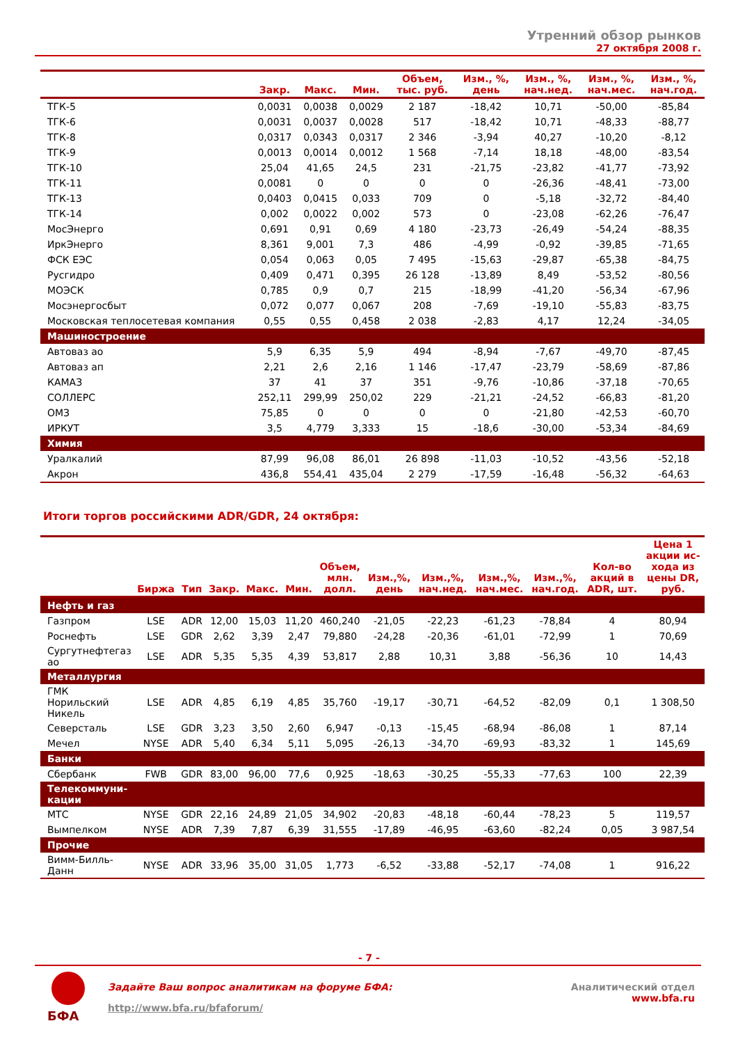Утренний обзор рынков
27 октября 2008 г.
| | Закр. | Макс. | Мин. | Объем, тыс. руб. | Изм., %, день | Изм., %, нач.нед. | Изм., %, нач.мес. | Изм., %, нач.год. |
| --- | --- | --- | --- | --- | --- | --- | --- | --- |
| ТГК-5 | 0,0031 | 0,0038 | 0,0029 | 2 187 | -18,42 | 10,71 | -50,00 | -85,84 |
| ТГК-6 | 0,0031 | 0,0037 | 0,0028 | 517 | -18,42 | 10,71 | -48,33 | -88,77 |
| ТГК-8 | 0,0317 | 0,0343 | 0,0317 | 2 346 | -3,94 | 40,27 | -10,20 | -8,12 |
| ТГК-9 | 0,0013 | 0,0014 | 0,0012 | 1 568 | -7,14 | 18,18 | -48,00 | -83,54 |
| ТГК-10 | 25,04 | 41,65 | 24,5 | 231 | -21,75 | -23,82 | -41,77 | -73,92 |
| ТГК-11 | 0,0081 | 0 | 0 | 0 | 0 | -26,36 | -48,41 | -73,00 |
| ТГК-13 | 0,0403 | 0,0415 | 0,033 | 709 | 0 | -5,18 | -32,72 | -84,40 |
| ТГК-14 | 0,002 | 0,0022 | 0,002 | 573 | 0 | -23,08 | -62,26 | -76,47 |
| МосЭнерго | 0,691 | 0,91 | 0,69 | 4 180 | -23,73 | -26,49 | -54,24 | -88,35 |
| ИркЭнерго | 8,361 | 9,001 | 7,3 | 486 | -4,99 | -0,92 | -39,85 | -71,65 |
| ФСК ЕЭС | 0,054 | 0,063 | 0,05 | 7 495 | -15,63 | -29,87 | -65,38 | -84,75 |
| Русгидро | 0,409 | 0,471 | 0,395 | 26 128 | -13,89 | 8,49 | -53,52 | -80,56 |
| МОЭСК | 0,785 | 0,9 | 0,7 | 215 | -18,99 | -41,20 | -56,34 | -67,96 |
| Мосэнергосбыт | 0,072 | 0,077 | 0,067 | 208 | -7,69 | -19,10 | -55,83 | -83,75 |
| Московская теплосетевая компания | 0,55 | 0,55 | 0,458 | 2 038 | -2,83 | 4,17 | 12,24 | -34,05 |
| Машиностроение | | | | | | | | |
| Автоваз ао | 5,9 | 6,35 | 5,9 | 494 | -8,94 | -7,67 | -49,70 | -87,45 |
| Автоваз ап | 2,21 | 2,6 | 2,16 | 1 146 | -17,47 | -23,79 | -58,69 | -87,86 |
| КАМАЗ | 37 | 41 | 37 | 351 | -9,76 | -10,86 | -37,18 | -70,65 |
| СОЛЛЕРС | 252,11 | 299,99 | 250,02 | 229 | -21,21 | -24,52 | -66,83 | -81,20 |
| ОМЗ | 75,85 | 0 | 0 | 0 | 0 | -21,80 | -42,53 | -60,70 |
| ИРКУТ | 3,5 | 4,779 | 3,333 | 15 | -18,6 | -30,00 | -53,34 | -84,69 |
| Химия | | | | | | | | |
| Уралкалий | 87,99 | 96,08 | 86,01 | 26 898 | -11,03 | -10,52 | -43,56 | -52,18 |
| Акрон | 436,8 | 554,41 | 435,04 | 2 279 | -17,59 | -16,48 | -56,32 | -64,63 |
Итоги торгов российскими ADR/GDR, 24 октября:
| | Биржа | Тип | Закр. | Макс. | Мин. | Объем, млн. долл. | Изм.,%, день | Изм.,%, нач.нед. | Изм.,%, нач.мес. | Изм.,%, нач.год. | Кол-во акций в ADR, шт. | Цена 1 акции ис- хода из цены DR, руб. |
| --- | --- | --- | --- | --- | --- | --- | --- | --- | --- | --- | --- | --- |
| Нефть и газ | | | | | | | | | | | | |
| Газпром | LSE | ADR | 12,00 | 15,03 | 11,20 | 460,240 | -21,05 | -22,23 | -61,23 | -78,84 | 4 | 80,94 |
| Роснефть | LSE | GDR | 2,62 | 3,39 | 2,47 | 79,880 | -24,28 | -20,36 | -61,01 | -72,99 | 1 | 70,69 |
| Сургутнефтегаз ао | LSE | ADR | 5,35 | 5,35 | 4,39 | 53,817 | 2,88 | 10,31 | 3,88 | -56,36 | 10 | 14,43 |
| Металлургия | | | | | | | | | | | | |
| ГМК Норильский Никель | LSE | ADR | 4,85 | 6,19 | 4,85 | 35,760 | -19,17 | -30,71 | -64,52 | -82,09 | 0,1 | 1 308,50 |
| Северсталь | LSE | GDR | 3,23 | 3,50 | 2,60 | 6,947 | -0,13 | -15,45 | -68,94 | -86,08 | 1 | 87,14 |
| Мечел | NYSE | ADR | 5,40 | 6,34 | 5,11 | 5,095 | -26,13 | -34,70 | -69,93 | -83,32 | 1 | 145,69 |
| Банки | | | | | | | | | | | | |
| Сбербанк | FWB | GDR | 83,00 | 96,00 | 77,6 | 0,925 | -18,63 | -30,25 | -55,33 | -77,63 | 100 | 22,39 |
| Телекоммуни- кации | | | | | | | | | | | | |
| МТС | NYSE | GDR | 22,16 | 24,89 | 21,05 | 34,902 | -20,83 | -48,18 | -60,44 | -78,23 | 5 | 119,57 |
| Вымпелком | NYSE | ADR | 7,39 | 7,87 | 6,39 | 31,555 | -17,89 | -46,95 | -63,60 | -82,24 | 0,05 | 3 987,54 |
| Прочие | | | | | | | | | | | | |
| Вимм-Билль-Данн | NYSE | ADR | 33,96 | 35,00 | 31,05 | 1,773 | -6,52 | -33,88 | -52,17 | -74,08 | 1 | 916,22 |
- 7 -
БФА
Задайте Ваш вопрос аналитикам на форуме БФА:
http://www.bfa.ru/bfaforum/
Аналитический отдел
www.bfa.ru